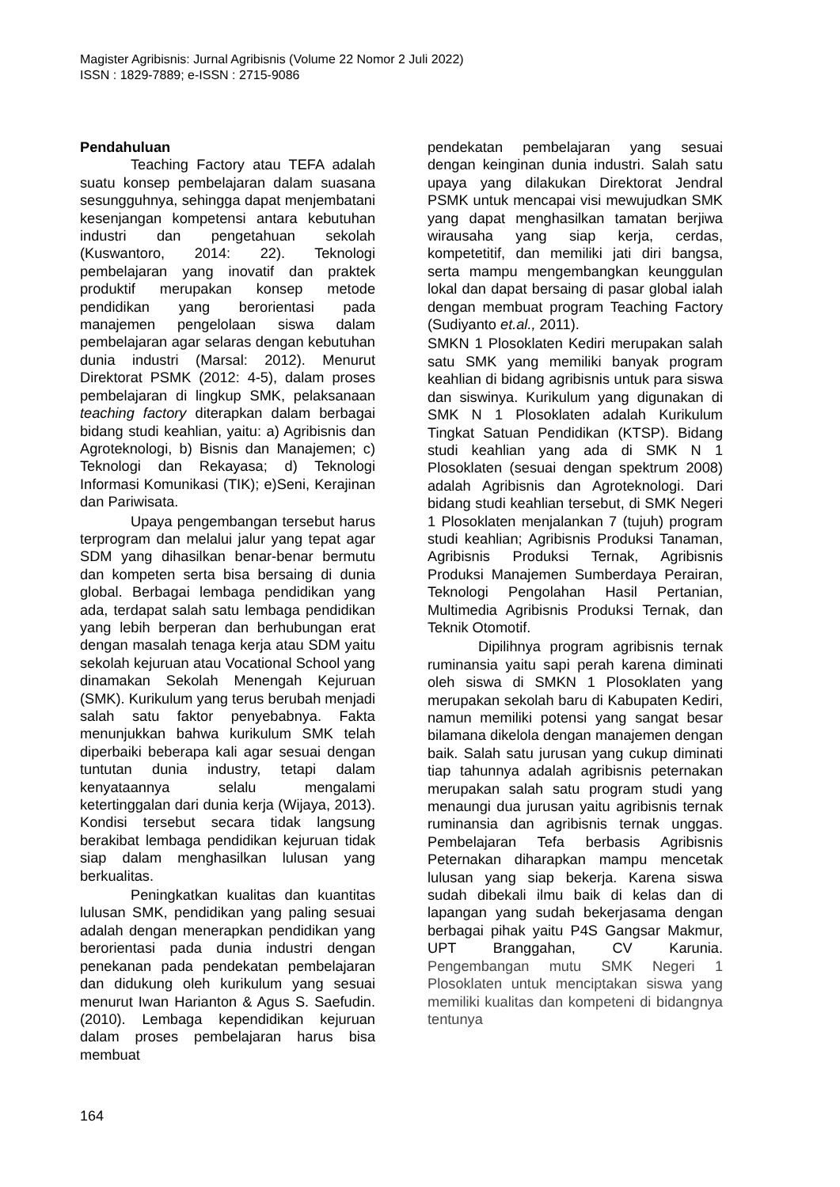Magister Agribisnis: Jurnal Agribisnis (Volume 22 Nomor 2 Juli 2022)
ISSN : 1829-7889; e-ISSN : 2715-9086
Pendahuluan
Teaching Factory atau TEFA adalah suatu konsep pembelajaran dalam suasana sesungguhnya, sehingga dapat menjembatani kesenjangan kompetensi antara kebutuhan industri dan pengetahuan sekolah (Kuswantoro, 2014: 22). Teknologi pembelajaran yang inovatif dan praktek produktif merupakan konsep metode pendidikan yang berorientasi pada manajemen pengelolaan siswa dalam pembelajaran agar selaras dengan kebutuhan dunia industri (Marsal: 2012). Menurut Direktorat PSMK (2012: 4-5), dalam proses pembelajaran di lingkup SMK, pelaksanaan teaching factory diterapkan dalam berbagai bidang studi keahlian, yaitu: a) Agribisnis dan Agroteknologi, b) Bisnis dan Manajemen; c) Teknologi dan Rekayasa; d) Teknologi Informasi Komunikasi (TIK); e)Seni, Kerajinan dan Pariwisata.
Upaya pengembangan tersebut harus terprogram dan melalui jalur yang tepat agar SDM yang dihasilkan benar-benar bermutu dan kompeten serta bisa bersaing di dunia global. Berbagai lembaga pendidikan yang ada, terdapat salah satu lembaga pendidikan yang lebih berperan dan berhubungan erat dengan masalah tenaga kerja atau SDM yaitu sekolah kejuruan atau Vocational School yang dinamakan Sekolah Menengah Kejuruan (SMK). Kurikulum yang terus berubah menjadi salah satu faktor penyebabnya. Fakta menunjukkan bahwa kurikulum SMK telah diperbaiki beberapa kali agar sesuai dengan tuntutan dunia industry, tetapi dalam kenyataannya selalu mengalami ketertinggalan dari dunia kerja (Wijaya, 2013). Kondisi tersebut secara tidak langsung berakibat lembaga pendidikan kejuruan tidak siap dalam menghasilkan lulusan yang berkualitas.
Peningkatkan kualitas dan kuantitas lulusan SMK, pendidikan yang paling sesuai adalah dengan menerapkan pendidikan yang berorientasi pada dunia industri dengan penekanan pada pendekatan pembelajaran dan didukung oleh kurikulum yang sesuai menurut Iwan Harianton & Agus S. Saefudin. (2010). Lembaga kependidikan kejuruan dalam proses pembelajaran harus bisa membuat
pendekatan pembelajaran yang sesuai dengan keinginan dunia industri. Salah satu upaya yang dilakukan Direktorat Jendral PSMK untuk mencapai visi mewujudkan SMK yang dapat menghasilkan tamatan berjiwa wirausaha yang siap kerja, cerdas, kompetetitif, dan memiliki jati diri bangsa, serta mampu mengembangkan keunggulan lokal dan dapat bersaing di pasar global ialah dengan membuat program Teaching Factory (Sudiyanto et.al., 2011).
SMKN 1 Plosoklaten Kediri merupakan salah satu SMK yang memiliki banyak program keahlian di bidang agribisnis untuk para siswa dan siswinya. Kurikulum yang digunakan di SMK N 1 Plosoklaten adalah Kurikulum Tingkat Satuan Pendidikan (KTSP). Bidang studi keahlian yang ada di SMK N 1 Plosoklaten (sesuai dengan spektrum 2008) adalah Agribisnis dan Agroteknologi. Dari bidang studi keahlian tersebut, di SMK Negeri 1 Plosoklaten menjalankan 7 (tujuh) program studi keahlian; Agribisnis Produksi Tanaman, Agribisnis Produksi Ternak, Agribisnis Produksi Manajemen Sumberdaya Perairan, Teknologi Pengolahan Hasil Pertanian, Multimedia Agribisnis Produksi Ternak, dan Teknik Otomotif.
Dipilihnya program agribisnis ternak ruminansia yaitu sapi perah karena diminati oleh siswa di SMKN 1 Plosoklaten yang merupakan sekolah baru di Kabupaten Kediri, namun memiliki potensi yang sangat besar bilamana dikelola dengan manajemen dengan baik. Salah satu jurusan yang cukup diminati tiap tahunnya adalah agribisnis peternakan merupakan salah satu program studi yang menaungi dua jurusan yaitu agribisnis ternak ruminansia dan agribisnis ternak unggas. Pembelajaran Tefa berbasis Agribisnis Peternakan diharapkan mampu mencetak lulusan yang siap bekerja. Karena siswa sudah dibekali ilmu baik di kelas dan di lapangan yang sudah bekerjasama dengan berbagai pihak yaitu P4S Gangsar Makmur, UPT Branggahan, CV Karunia. Pengembangan mutu SMK Negeri 1 Plosoklaten untuk menciptakan siswa yang memiliki kualitas dan kompeteni di bidangnya tentunya
164